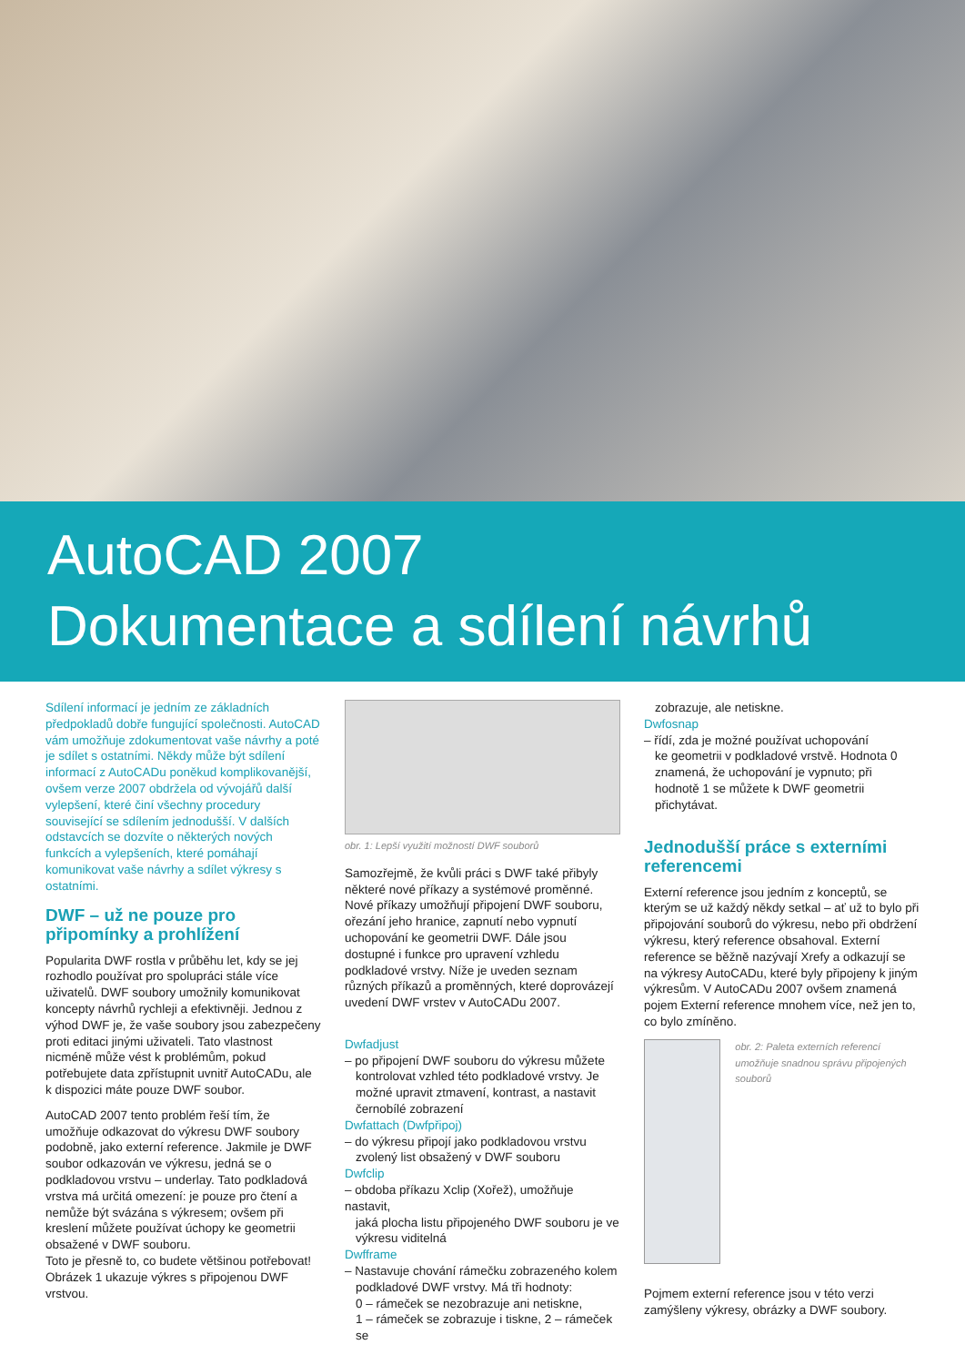AutoCAD 2007
Dokumentace a sdílení návrhů
Sdílení informací je jedním ze základních předpokladů dobře fungující společnosti. AutoCAD vám umožňuje zdokumentovat vaše návrhy a poté je sdílet s ostatními. Někdy může být sdílení informací z AutoCADu poněkud komplikovanější, ovšem verze 2007 obdržela od vývojářů další vylepšení, které činí všechny procedury související se sdílením jednodušší. V dalších odstavcích se dozvíte o některých nových funkcích a vylepšeních, které pomáhají komunikovat vaše návrhy a sdílet výkresy s ostatními.
DWF – už ne pouze pro připomínky a prohlížení
Popularita DWF rostla v průběhu let, kdy se jej rozhodlo používat pro spolupráci stále více uživatelů. DWF soubory umožnily komunikovat koncepty návrhů rychleji a efektivněji. Jednou z výhod DWF je, že vaše soubory jsou zabezpečeny proti editaci jinými uživateli. Tato vlastnost nicméně může vést k problémům, pokud potřebujete data zpřístupnit uvnitř AutoCADu, ale k dispozici máte pouze DWF soubor.
AutoCAD 2007 tento problém řeší tím, že umožňuje odkazovat do výkresu DWF soubory podobně, jako externí reference. Jakmile je DWF soubor odkazován ve výkresu, jedná se o podkladovou vrstvu – underlay. Tato podkladová vrstva má určitá omezení: je pouze pro čtení a nemůže být svázána s výkresem; ovšem při kreslení můžete používat úchopy ke geometrii obsažené v DWF souboru.
Toto je přesně to, co budete většinou potřebovat! Obrázek 1 ukazuje výkres s připojenou DWF vrstvou.
obr. 1: Lepší využití možností DWF souborů
Samozřejmě, že kvůli práci s DWF také přibyly některé nové příkazy a systémové proměnné. Nové příkazy umožňují připojení DWF souboru, ořezání jeho hranice, zapnutí nebo vypnutí uchopování ke geometrii DWF. Dále jsou dostupné i funkce pro upravení vzhledu podkladové vrstvy. Níže je uveden seznam různých příkazů a proměnných, které doprovázejí uvedení DWF vrstev v AutoCADu 2007.
Dwfadjust
– po připojení DWF souboru do výkresu můžete
kontrolovat vzhled této podkladové vrstvy. Je možné upravit ztmavení, kontrast, a nastavit černobílé zobrazení
Dwfattach (Dwfpřipoj)
– do výkresu připojí jako podkladovou vrstvu
zvolený list obsažený v DWF souboru
Dwfclip
– obdoba příkazu Xclip (Xořež), umožňuje nastavit,
jaká plocha listu připojeného DWF souboru je ve výkresu viditelná
Dwfframe
– Nastavuje chování rámečku zobrazeného kolem
podkladové DWF vrstvy. Má tři hodnoty:
0 – rámeček se nezobrazuje ani netiskne,
1 – rámeček se zobrazuje i tiskne, 2 – rámeček se
zobrazuje, ale netiskne.
Dwfosnap
– řídí, zda je možné používat uchopování
ke geometrii v podkladové vrstvě. Hodnota 0 znamená, že uchopování je vypnuto; při hodnotě 1 se můžete k DWF geometrii přichytávat.
Jednodušší práce s externími referencemi
Externí reference jsou jedním z konceptů, se kterým se už každý někdy setkal – ať už to bylo při připojování souborů do výkresu, nebo při obdržení výkresu, který reference obsahoval. Externí reference se běžně nazývají Xrefy a odkazují se na výkresy AutoCADu, které byly připojeny k jiným výkresům. V AutoCADu 2007 ovšem znamená pojem Externí reference mnohem více, než jen to, co bylo zmíněno.
obr. 2: Paleta externích referencí umožňuje snadnou správu připojených souborů
Pojmem externí reference jsou v této verzi zamýšleny výkresy, obrázky a DWF soubory.